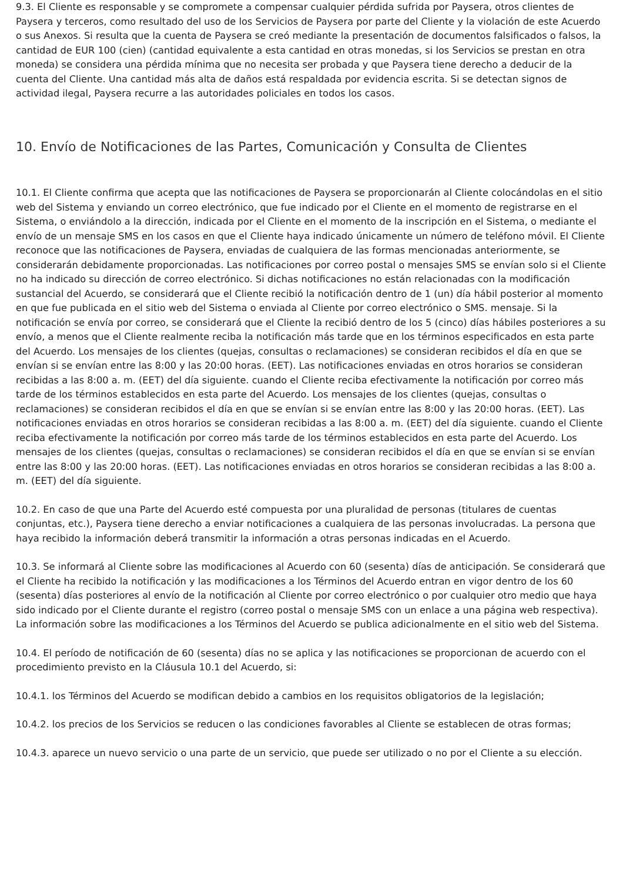9.3. El Cliente es responsable y se compromete a compensar cualquier pérdida sufrida por Paysera, otros clientes de Paysera y terceros, como resultado del uso de los Servicios de Paysera por parte del Cliente y la violación de este Acuerdo o sus Anexos. Si resulta que la cuenta de Paysera se creó mediante la presentación de documentos falsificados o falsos, la cantidad de EUR 100 (cien) (cantidad equivalente a esta cantidad en otras monedas, si los Servicios se prestan en otra moneda) se considera una pérdida mínima que no necesita ser probada y que Paysera tiene derecho a deducir de la cuenta del Cliente. Una cantidad más alta de daños está respaldada por evidencia escrita. Si se detectan signos de actividad ilegal, Paysera recurre a las autoridades policiales en todos los casos.
10. Envío de Notificaciones de las Partes, Comunicación y Consulta de Clientes
10.1. El Cliente confirma que acepta que las notificaciones de Paysera se proporcionarán al Cliente colocándolas en el sitio web del Sistema y enviando un correo electrónico, que fue indicado por el Cliente en el momento de registrarse en el Sistema, o enviándolo a la dirección, indicada por el Cliente en el momento de la inscripción en el Sistema, o mediante el envío de un mensaje SMS en los casos en que el Cliente haya indicado únicamente un número de teléfono móvil. El Cliente reconoce que las notificaciones de Paysera, enviadas de cualquiera de las formas mencionadas anteriormente, se considerarán debidamente proporcionadas. Las notificaciones por correo postal o mensajes SMS se envían solo si el Cliente no ha indicado su dirección de correo electrónico. Si dichas notificaciones no están relacionadas con la modificación sustancial del Acuerdo, se considerará que el Cliente recibió la notificación dentro de 1 (un) día hábil posterior al momento en que fue publicada en el sitio web del Sistema o enviada al Cliente por correo electrónico o SMS. mensaje. Si la notificación se envía por correo, se considerará que el Cliente la recibió dentro de los 5 (cinco) días hábiles posteriores a su envío, a menos que el Cliente realmente reciba la notificación más tarde que en los términos especificados en esta parte del Acuerdo. Los mensajes de los clientes (quejas, consultas o reclamaciones) se consideran recibidos el día en que se envían si se envían entre las 8:00 y las 20:00 horas. (EET). Las notificaciones enviadas en otros horarios se consideran recibidas a las 8:00 a. m. (EET) del día siguiente. cuando el Cliente reciba efectivamente la notificación por correo más tarde de los términos establecidos en esta parte del Acuerdo. Los mensajes de los clientes (quejas, consultas o reclamaciones) se consideran recibidos el día en que se envían si se envían entre las 8:00 y las 20:00 horas. (EET). Las notificaciones enviadas en otros horarios se consideran recibidas a las 8:00 a. m. (EET) del día siguiente. cuando el Cliente reciba efectivamente la notificación por correo más tarde de los términos establecidos en esta parte del Acuerdo. Los mensajes de los clientes (quejas, consultas o reclamaciones) se consideran recibidos el día en que se envían si se envían entre las 8:00 y las 20:00 horas. (EET). Las notificaciones enviadas en otros horarios se consideran recibidas a las 8:00 a. m. (EET) del día siguiente.
10.2. En caso de que una Parte del Acuerdo esté compuesta por una pluralidad de personas (titulares de cuentas conjuntas, etc.), Paysera tiene derecho a enviar notificaciones a cualquiera de las personas involucradas. La persona que haya recibido la información deberá transmitir la información a otras personas indicadas en el Acuerdo.
10.3. Se informará al Cliente sobre las modificaciones al Acuerdo con 60 (sesenta) días de anticipación. Se considerará que el Cliente ha recibido la notificación y las modificaciones a los Términos del Acuerdo entran en vigor dentro de los 60 (sesenta) días posteriores al envío de la notificación al Cliente por correo electrónico o por cualquier otro medio que haya sido indicado por el Cliente durante el registro (correo postal o mensaje SMS con un enlace a una página web respectiva). La información sobre las modificaciones a los Términos del Acuerdo se publica adicionalmente en el sitio web del Sistema.
10.4. El período de notificación de 60 (sesenta) días no se aplica y las notificaciones se proporcionan de acuerdo con el procedimiento previsto en la Cláusula 10.1 del Acuerdo, si:
10.4.1. los Términos del Acuerdo se modifican debido a cambios en los requisitos obligatorios de la legislación;
10.4.2. los precios de los Servicios se reducen o las condiciones favorables al Cliente se establecen de otras formas;
10.4.3. aparece un nuevo servicio o una parte de un servicio, que puede ser utilizado o no por el Cliente a su elección.